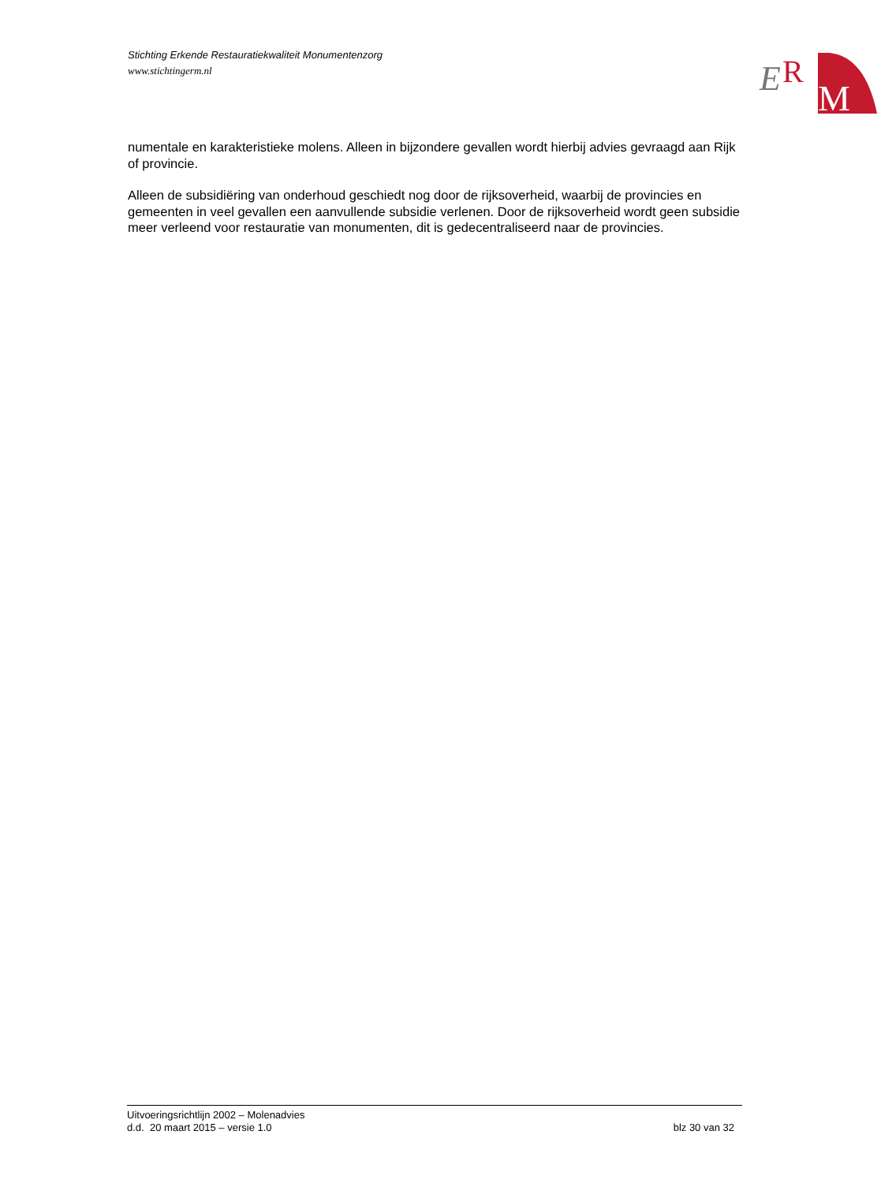Stichting Erkende Restauratiekwaliteit Monumentenzorg
www.stichtingerm.nl
E
R
M
numentale en karakteristieke molens. Alleen in bijzondere gevallen wordt hierbij advies gevraagd aan Rijk of provincie.
Alleen de subsidiëring van onderhoud geschiedt nog door de rijksoverheid, waarbij de provincies en gemeenten in veel gevallen een aanvullende subsidie verlenen. Door de rijksoverheid wordt geen subsidie meer verleend voor restauratie van monumenten, dit is gedecentraliseerd naar de provincies.
Uitvoeringsrichtlijn 2002 – Molenadvies
d.d. 20 maart 2015 – versie 1.0 blz 30 van 32